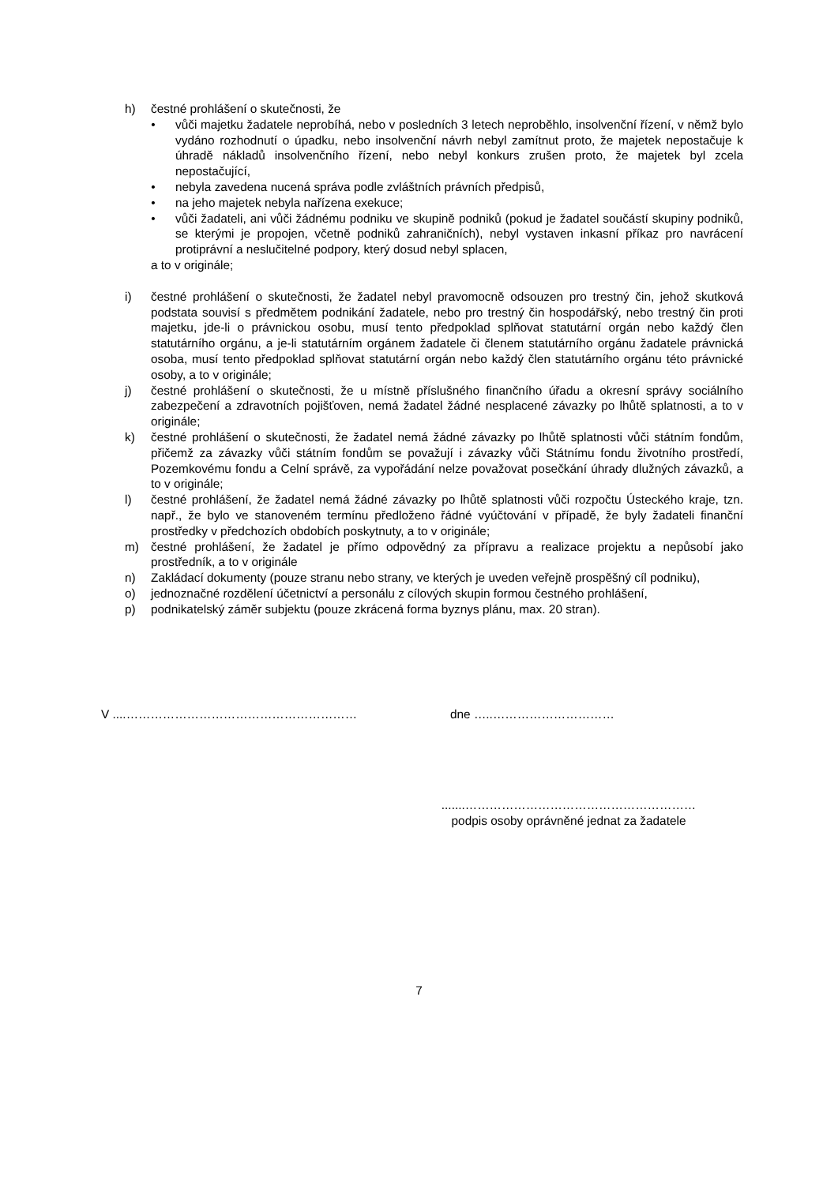h) čestné prohlášení o skutečnosti, že
• vůči majetku žadatele neprobíhá, nebo v posledních 3 letech neproběhlo, insolvenční řízení, v němž bylo vydáno rozhodnutí o úpadku, nebo insolvenční návrh nebyl zamítnut proto, že majetek nepostačuje k úhradě nákladů insolvenčního řízení, nebo nebyl konkurs zrušen proto, že majetek byl zcela nepostačující,
• nebyla zavedena nucená správa podle zvláštních právních předpisů,
• na jeho majetek nebyla nařízena exekuce;
• vůči žadateli, ani vůči žádnému podniku ve skupině podniků (pokud je žadatel součástí skupiny podniků, se kterými je propojen, včetně podniků zahraničních), nebyl vystaven inkasní příkaz pro navrácení protiprávní a neslučitelné podpory, který dosud nebyl splacen,
a to v originále;
i) čestné prohlášení o skutečnosti, že žadatel nebyl pravomocně odsouzen pro trestný čin, jehož skutková podstata souvisí s předmětem podnikání žadatele, nebo pro trestný čin hospodářský, nebo trestný čin proti majetku, jde-li o právnickou osobu, musí tento předpoklad splňovat statutární orgán nebo každý člen statutárního orgánu, a je-li statutárním orgánem žadatele či členem statutárního orgánu žadatele právnická osoba, musí tento předpoklad splňovat statutární orgán nebo každý člen statutárního orgánu této právnické osoby, a to v originále;
j) čestné prohlášení o skutečnosti, že u místně příslušného finančního úřadu a okresní správy sociálního zabezpečení a zdravotních pojišťoven, nemá žadatel žádné nesplacené závazky po lhůtě splatnosti, a to v originále;
k) čestné prohlášení o skutečnosti, že žadatel nemá žádné závazky po lhůtě splatnosti vůči státním fondům, přičemž za závazky vůči státním fondům se považují i závazky vůči Státnímu fondu životního prostředí, Pozemkovému fondu a Celní správě, za vypořádání nelze považovat posečkání úhrady dlužných závazků, a to v originále;
l) čestné prohlášení, že žadatel nemá žádné závazky po lhůtě splatnosti vůči rozpočtu Ústeckého kraje, tzn. např., že bylo ve stanoveném termínu předloženo řádné vyúčtování v případě, že byly žadateli finanční prostředky v předchozích obdobích poskytnuty, a to v originále;
m) čestné prohlášení, že žadatel je přímo odpovědný za přípravu a realizace projektu a nepůsobí jako prostředník, a to v originále
n) Zakládací dokumenty (pouze stranu nebo strany, ve kterých je uveden veřejně prospěšný cíl podniku),
o) jednoznačné rozdělení účetnictví a personálu z cílových skupin formou čestného prohlášení,
p) podnikatelský záměr subjektu (pouze zkrácená forma byznys plánu, max. 20 stran).
V ....………………………………………………… dne …..…………………………
.......…………………………………………………
podpis osoby oprávněné jednat za žadatele
7